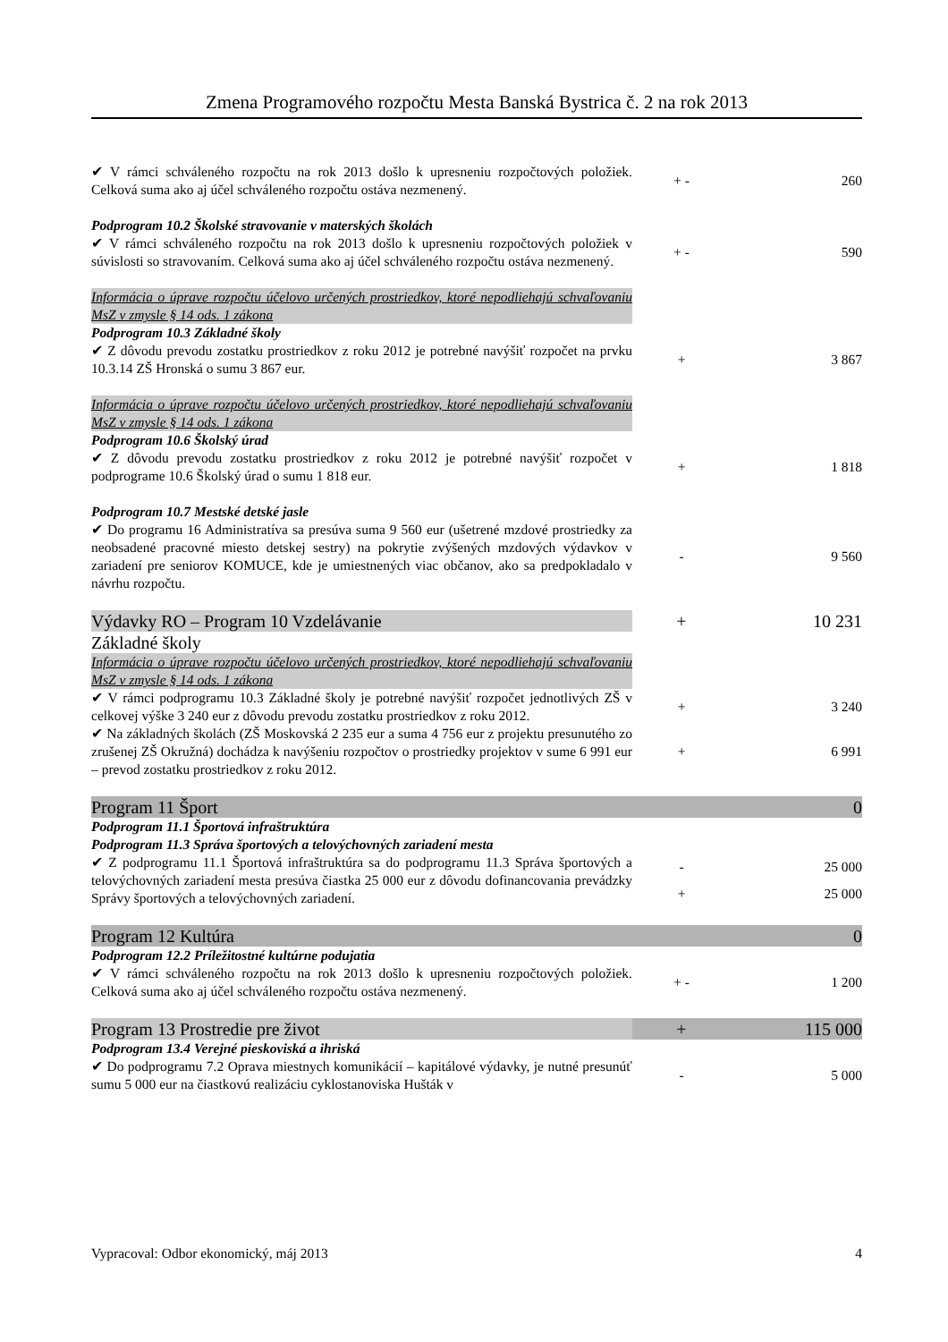Zmena Programového rozpočtu Mesta Banská Bystrica č. 2 na rok 2013
| ✔ V rámci schváleného rozpočtu na rok 2013 došlo k upresneniu rozpočtových položiek. Celková suma ako aj účel schváleného rozpočtu ostáva nezmenený. | + - | 260 |
| Podprogram 10.2 Školské stravovanie v materských školách | | |
| ✔ V rámci schváleného rozpočtu na rok 2013 došlo k upresneniu rozpočtových položiek v súvislosti so stravovaním. Celková suma ako aj účel schváleného rozpočtu ostáva nezmenený. | + - | 590 |
| Informácia o úprave rozpočtu účelovo určených prostriedkov, ktoré nepodliehajú schvaľovaniu MsZ v zmysle § 14 ods. 1 zákona | | |
| Podprogram 10.3 Základné školy | | |
| ✔ Z dôvodu prevodu zostatku prostriedkov z roku 2012 je potrebné navýšiť rozpočet na prvku 10.3.14 ZŠ Hronská o sumu 3 867 eur. | + | 3 867 |
| Informácia o úprave rozpočtu účelovo určených prostriedkov, ktoré nepodliehajú schvaľovaniu MsZ v zmysle § 14 ods. 1 zákona | | |
| Podprogram 10.6 Školský úrad | | |
| ✔ Z dôvodu prevodu zostatku prostriedkov z roku 2012 je potrebné navýšiť rozpočet v podprograme 10.6 Školský úrad o sumu 1 818 eur. | + | 1 818 |
| Podprogram 10.7 Mestské detské jasle | | |
| ✔ Do programu 16 Administratíva sa presúva suma 9 560 eur (ušetrené mzdové prostriedky za neobsadené pracovné miesto detskej sestry) na pokrytie zvýšených mzdových výdavkov v zariadení pre seniorov KOMUCE, kde je umiestnených viac občanov, ako sa predpokladalo v návrhu rozpočtu. | - | 9 560 |
| Výdavky RO – Program 10 Vzdelávanie | + | 10 231 |
| Základné školy | | |
| Informácia o úprave rozpočtu účelovo určených prostriedkov, ktoré nepodliehajú schvaľovaniu MsZ v zmysle § 14 ods. 1 zákona | | |
| ✔ V rámci podprogramu 10.3 Základné školy je potrebné navýšiť rozpočet jednotlivých ZŠ v celkovej výške 3 240 eur z dôvodu prevodu zostatku prostriedkov z roku 2012. | + | 3 240 |
| ✔ Na základných školách (ZŠ Moskovská 2 235 eur a suma 4 756 eur z projektu presunutého zo zrušenej ZŠ Okružná) dochádza k navýšeniu rozpočtov o prostriedky projektov v sume 6 991 eur – prevod zostatku prostriedkov z roku 2012. | + | 6 991 |
| Program 11 Šport | | 0 |
| Podprogram 11.1 Športová infraštruktúra | | |
| Podprogram 11.3 Správa športových a telovýchovných zariadení mesta | | |
| ✔ Z podprogramu 11.1 Športová infraštruktúra sa do podprogramu 11.3 Správa športových a telovýchovných zariadení mesta presúva čiastka 25 000 eur z dôvodu dofinancovania prevádzky Správy športových a telovýchovných zariadení. | - | 25 000 |
| | + | 25 000 |
| Program 12 Kultúra | | 0 |
| Podprogram 12.2 Príležitostné kultúrne podujatia | | |
| ✔ V rámci schváleného rozpočtu na rok 2013 došlo k upresneniu rozpočtových položiek. Celková suma ako aj účel schváleného rozpočtu ostáva nezmenený. | + - | 1 200 |
| Program 13 Prostredie pre život | + | 115 000 |
| Podprogram 13.4 Verejné pieskoviská a ihriská | | |
| ✔ Do podprogramu 7.2 Oprava miestnych komunikácií – kapitálové výdavky, je nutné presunúť sumu 5 000 eur na čiastkovú realizáciu cyklostanoviska Hušták v | - | 5 000 |
Vypracoval: Odbor ekonomický, máj 2013 4